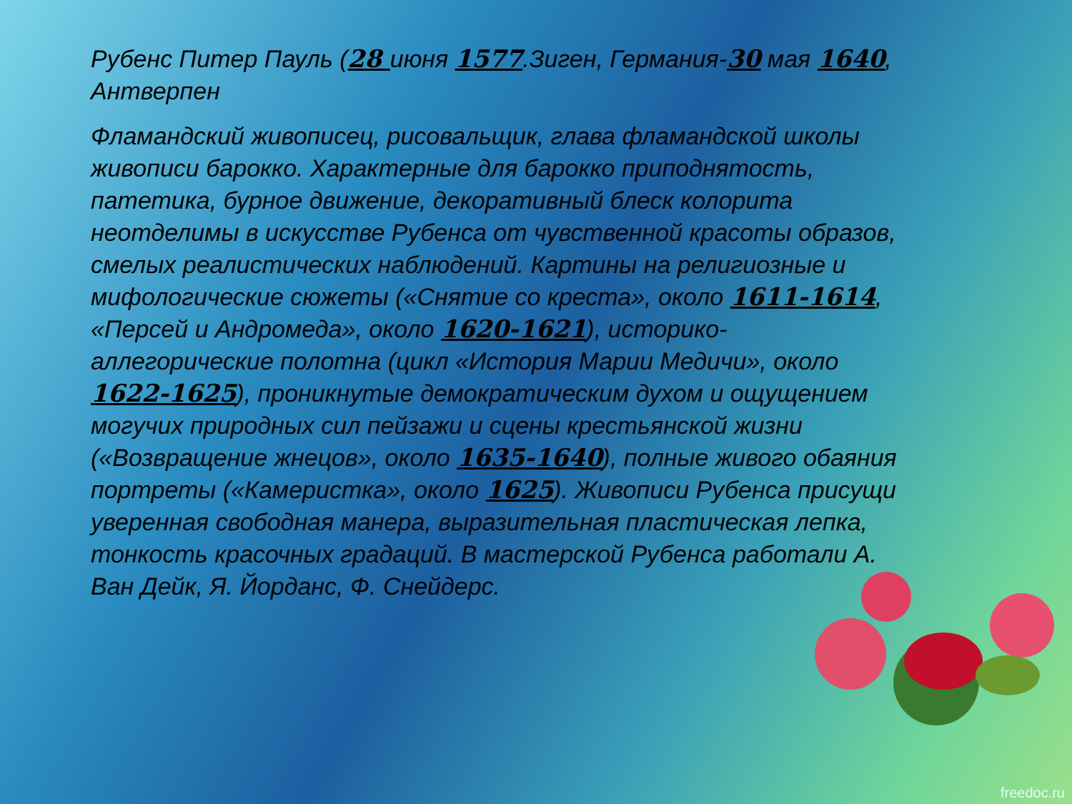Рубенс Питер Пауль (28 июня 1577.Зиген, Германия-30 мая 1640, Антверпен
Фламандский живописец, рисовальщик, глава фламандской школы живописи барокко. Характерные для барокко приподнятость, патетика, бурное движение, декоративный блеск колорита неотделимы в искусстве Рубенса от чувственной красоты образов, смелых реалистических наблюдений. Картины на религиозные и мифологические сюжеты («Снятие со креста», около 1611-1614, «Персей и Андромеда», около 1620-1621), историко-аллегорические полотна (цикл «История Марии Медичи», около 1622-1625), проникнутые демократическим духом и ощущением могучих природных сил пейзажи и сцены крестьянской жизни («Возвращение жнецов», около 1635-1640), полные живого обаяния портреты («Камеристка», около 1625). Живописи Рубенса присущи уверенная свободная манера, выразительная пластическая лепка, тонкость красочных градаций. В мастерской Рубенса работали А. Ван Дейк, Я. Йорданс, Ф. Снейдерс.
freedoc.ru